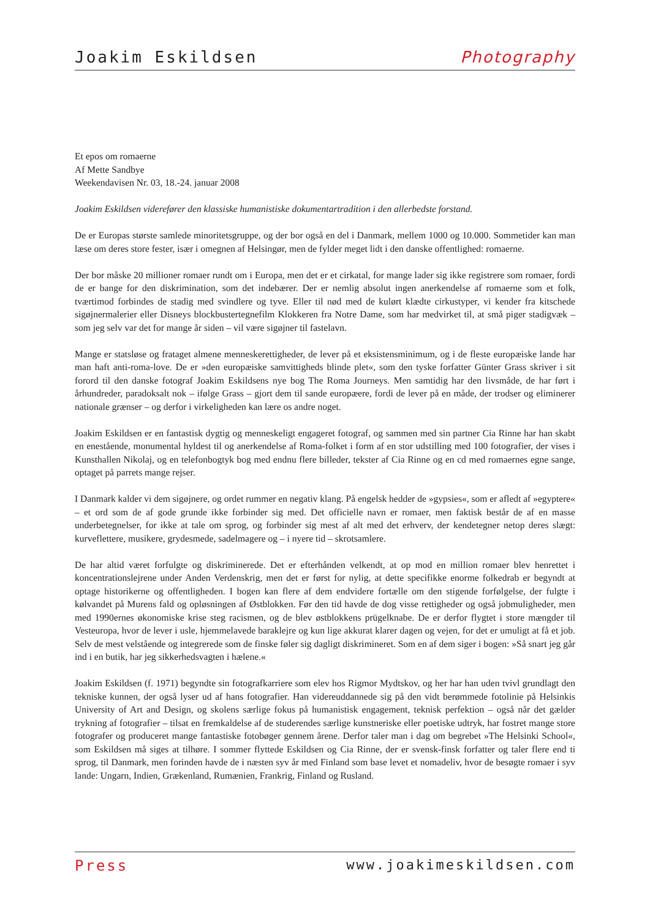Joakim Eskildsen Photography
Et epos om romaerne
Af Mette Sandbye
Weekendavisen Nr. 03, 18.-24. januar 2008
Joakim Eskildsen viderefører den klassiske humanistiske dokumentartradition i den allerbedste forstand.
De er Europas største samlede minoritetsgruppe, og der bor også en del i Danmark, mellem 1000 og 10.000. Sommetider kan man læse om deres store fester, især i omegnen af Helsingør, men de fylder meget lidt i den danske offentlighed: romaerne.
Der bor måske 20 millioner romaer rundt om i Europa, men det er et cirkatal, for mange lader sig ikke registrere som romaer, fordi de er bange for den diskrimination, som det indebærer. Der er nemlig absolut ingen anerkendelse af romaerne som et folk, tværtimod forbindes de stadig med svindlere og tyve. Eller til nød med de kulørt klædte cirkustyper, vi kender fra kitschede sigøjnermalerier eller Disneys blockbustertegnefilm Klokkeren fra Notre Dame, som har medvirket til, at små piger stadigvæk – som jeg selv var det for mange år siden – vil være sigøjner til fastelavn.
Mange er statsløse og frataget almene menneskerettigheder, de lever på et eksistensminimum, og i de fleste europæiske lande har man haft anti-roma-love. De er »den europæiske samvittigheds blinde plet«, som den tyske forfatter Günter Grass skriver i sit forord til den danske fotograf Joakim Eskildsens nye bog The Roma Journeys. Men samtidig har den livsmåde, de har ført i århundreder, paradoksalt nok – ifølge Grass – gjort dem til sande europæere, fordi de lever på en måde, der trodser og eliminerer nationale grænser – og derfor i virkeligheden kan lære os andre noget.
Joakim Eskildsen er en fantastisk dygtig og menneskeligt engageret fotograf, og sammen med sin partner Cia Rinne har han skabt en enestående, monumental hyldest til og anerkendelse af Roma-folket i form af en stor udstilling med 100 fotografier, der vises i Kunsthallen Nikolaj, og en telefonbogtyk bog med endnu flere billeder, tekster af Cia Rinne og en cd med romaernes egne sange, optaget på parrets mange rejser.
I Danmark kalder vi dem sigøjnere, og ordet rummer en negativ klang. På engelsk hedder de »gypsies«, som er afledt af »egyptere« – et ord som de af gode grunde ikke forbinder sig med. Det officielle navn er romaer, men faktisk består de af en masse underbetegnelser, for ikke at tale om sprog, og forbinder sig mest af alt med det erhverv, der kendetegner netop deres slægt: kurveflettere, musikere, grydesmede, sadelmagere og – i nyere tid – skrotsamlere.
De har altid været forfulgte og diskriminerede. Det er efterhånden velkendt, at op mod en million romaer blev henrettet i koncentrationslejrene under Anden Verdenskrig, men det er først for nylig, at dette specifikke enorme folkedrab er begyndt at optage historikerne og offentligheden. I bogen kan flere af dem endvidere fortælle om den stigende forfølgelse, der fulgte i kølvandet på Murens fald og opløsningen af Østblokken. Før den tid havde de dog visse rettigheder og også jobmuligheder, men med 1990ernes økonomiske krise steg racismen, og de blev østblokkens prügelknabe. De er derfor flygtet i store mængder til Vesteuropa, hvor de lever i usle, hjemmelavede baraklejre og kun lige akkurat klarer dagen og vejen, for det er umuligt at få et job. Selv de mest velstående og integrerede som de finske føler sig dagligt diskrimineret. Som en af dem siger i bogen: »Så snart jeg går ind i en butik, har jeg sikkerhedsvagten i hælene.«
Joakim Eskildsen (f. 1971) begyndte sin fotografkarriere som elev hos Rigmor Mydtskov, og her har han uden tvivl grundlagt den tekniske kunnen, der også lyser ud af hans fotografier. Han videreuddannede sig på den vidt berømmede fotolinie på Helsinkis University of Art and Design, og skolens særlige fokus på humanistisk engagement, teknisk perfektion – også når det gælder trykning af fotografier – tilsat en fremkaldelse af de studerendes særlige kunstneriske eller poetiske udtryk, har fostret mange store fotografer og produceret mange fantastiske fotobøger gennem årene. Derfor taler man i dag om begrebet »The Helsinki School«, som Eskildsen må siges at tilhøre. I sommer flyttede Eskildsen og Cia Rinne, der er svensk-finsk forfatter og taler flere end ti sprog, til Danmark, men forinden havde de i næsten syv år med Finland som base levet et nomadeliv, hvor de besøgte romaer i syv lande: Ungarn, Indien, Grækenland, Rumænien, Frankrig, Finland og Rusland.
Press www.joakimeskildsen.com